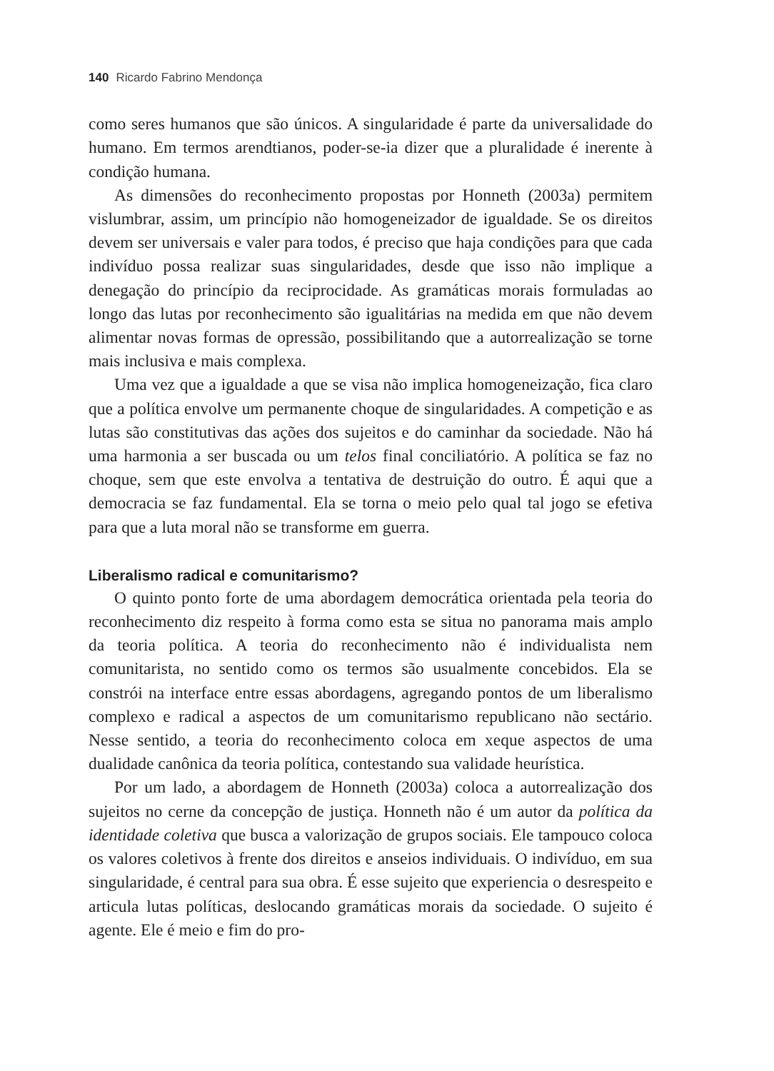140 Ricardo Fabrino Mendonça
como seres humanos que são únicos. A singularidade é parte da universalidade do humano. Em termos arendtianos, poder-se-ia dizer que a pluralidade é inerente à condição humana.
As dimensões do reconhecimento propostas por Honneth (2003a) permitem vislumbrar, assim, um princípio não homogeneizador de igualdade. Se os direitos devem ser universais e valer para todos, é preciso que haja condições para que cada indivíduo possa realizar suas singularidades, desde que isso não implique a denegação do princípio da reciprocidade. As gramáticas morais formuladas ao longo das lutas por reconhecimento são igualitárias na medida em que não devem alimentar novas formas de opressão, possibilitando que a autorrealização se torne mais inclusiva e mais complexa.
Uma vez que a igualdade a que se visa não implica homogeneização, fica claro que a política envolve um permanente choque de singularidades. A competição e as lutas são constitutivas das ações dos sujeitos e do caminhar da sociedade. Não há uma harmonia a ser buscada ou um telos final conciliatório. A política se faz no choque, sem que este envolva a tentativa de destruição do outro. É aqui que a democracia se faz fundamental. Ela se torna o meio pelo qual tal jogo se efetiva para que a luta moral não se transforme em guerra.
Liberalismo radical e comunitarismo?
O quinto ponto forte de uma abordagem democrática orientada pela teoria do reconhecimento diz respeito à forma como esta se situa no panorama mais amplo da teoria política. A teoria do reconhecimento não é individualista nem comunitarista, no sentido como os termos são usualmente concebidos. Ela se constrói na interface entre essas abordagens, agregando pontos de um liberalismo complexo e radical a aspectos de um comunitarismo republicano não sectário. Nesse sentido, a teoria do reconhecimento coloca em xeque aspectos de uma dualidade canônica da teoria política, contestando sua validade heurística.
Por um lado, a abordagem de Honneth (2003a) coloca a autorrealização dos sujeitos no cerne da concepção de justiça. Honneth não é um autor da política da identidade coletiva que busca a valorização de grupos sociais. Ele tampouco coloca os valores coletivos à frente dos direitos e anseios individuais. O indivíduo, em sua singularidade, é central para sua obra. É esse sujeito que experiencia o desrespeito e articula lutas políticas, deslocando gramáticas morais da sociedade. O sujeito é agente. Ele é meio e fim do pro-